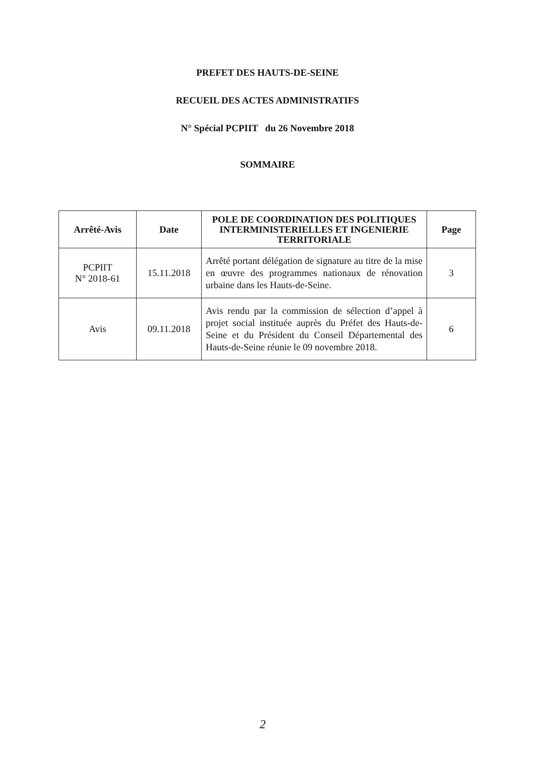PREFET DES HAUTS-DE-SEINE
RECUEIL DES ACTES ADMINISTRATIFS
N° Spécial PCPIIT du 26 Novembre 2018
SOMMAIRE
| Arrêté-Avis | Date | POLE DE COORDINATION DES POLITIQUES INTERMINISTERIELLES ET INGENIERIE TERRITORIALE | Page |
| --- | --- | --- | --- |
| PCPIIT N° 2018-61 | 15.11.2018 | Arrêté portant délégation de signature au titre de la mise en œuvre des programmes nationaux de rénovation urbaine dans les Hauts-de-Seine. | 3 |
| Avis | 09.11.2018 | Avis rendu par la commission de sélection d’appel à projet social instituée auprès du Préfet des Hauts-de-Seine et du Président du Conseil Départemental des Hauts-de-Seine réunie le 09 novembre 2018. | 6 |
2